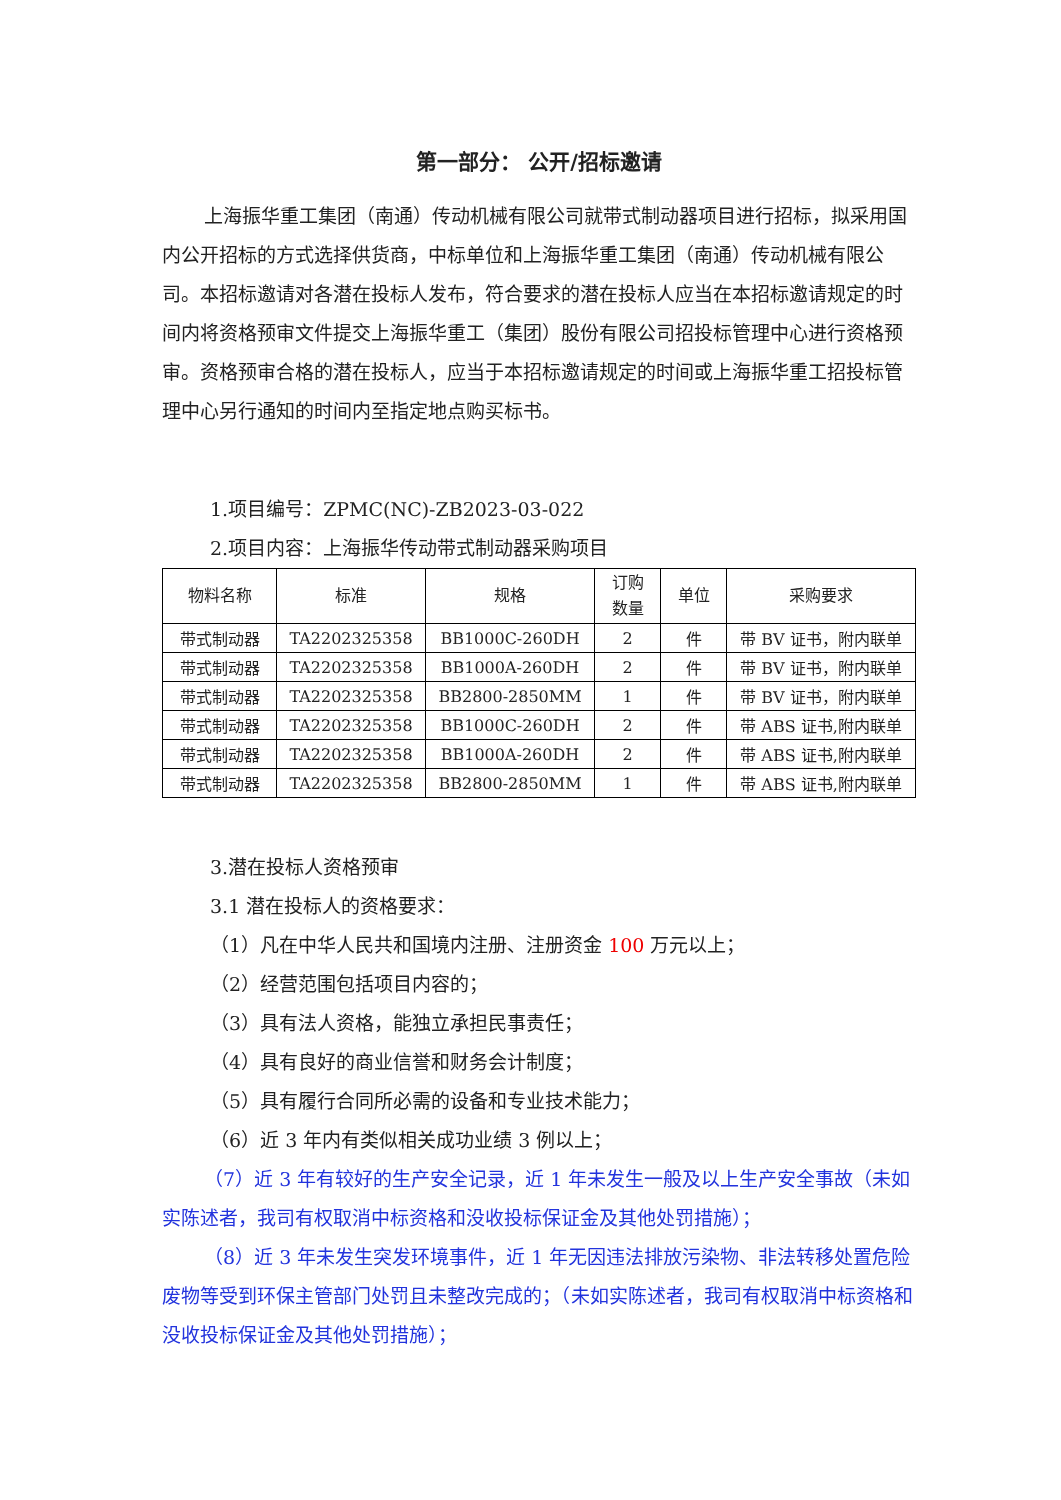第一部分： 公开/招标邀请
上海振华重工集团（南通）传动机械有限公司就带式制动器项目进行招标，拟采用国内公开招标的方式选择供货商，中标单位和上海振华重工集团（南通）传动机械有限公司。本招标邀请对各潜在投标人发布，符合要求的潜在投标人应当在本招标邀请规定的时间内将资格预审文件提交上海振华重工（集团）股份有限公司招投标管理中心进行资格预审。资格预审合格的潜在投标人，应当于本招标邀请规定的时间或上海振华重工招投标管理中心另行通知的时间内至指定地点购买标书。
1.项目编号：ZPMC(NC)-ZB2023-03-022
2.项目内容：上海振华传动带式制动器采购项目
| 物料名称 | 标准 | 规格 | 订购 数量 | 单位 | 采购要求 |
| --- | --- | --- | --- | --- | --- |
| 带式制动器 | TA2202325358 | BB1000C-260DH | 2 | 件 | 带 BV 证书，附内联单 |
| 带式制动器 | TA2202325358 | BB1000A-260DH | 2 | 件 | 带 BV 证书，附内联单 |
| 带式制动器 | TA2202325358 | BB2800-2850MM | 1 | 件 | 带 BV 证书，附内联单 |
| 带式制动器 | TA2202325358 | BB1000C-260DH | 2 | 件 | 带 ABS 证书,附内联单 |
| 带式制动器 | TA2202325358 | BB1000A-260DH | 2 | 件 | 带 ABS 证书,附内联单 |
| 带式制动器 | TA2202325358 | BB2800-2850MM | 1 | 件 | 带 ABS 证书,附内联单 |
3.潜在投标人资格预审
3.1 潜在投标人的资格要求：
（1）凡在中华人民共和国境内注册、注册资金 100 万元以上；
（2）经营范围包括项目内容的；
（3）具有法人资格，能独立承担民事责任；
（4）具有良好的商业信誉和财务会计制度；
（5）具有履行合同所必需的设备和专业技术能力；
（6）近 3 年内有类似相关成功业绩 3 例以上；
（7）近 3 年有较好的生产安全记录，近 1 年未发生一般及以上生产安全事故（未如实陈述者，我司有权取消中标资格和没收投标保证金及其他处罚措施）；
（8）近 3 年未发生突发环境事件，近 1 年无因违法排放污染物、非法转移处置危险废物等受到环保主管部门处罚且未整改完成的；（未如实陈述者，我司有权取消中标资格和没收投标保证金及其他处罚措施）；